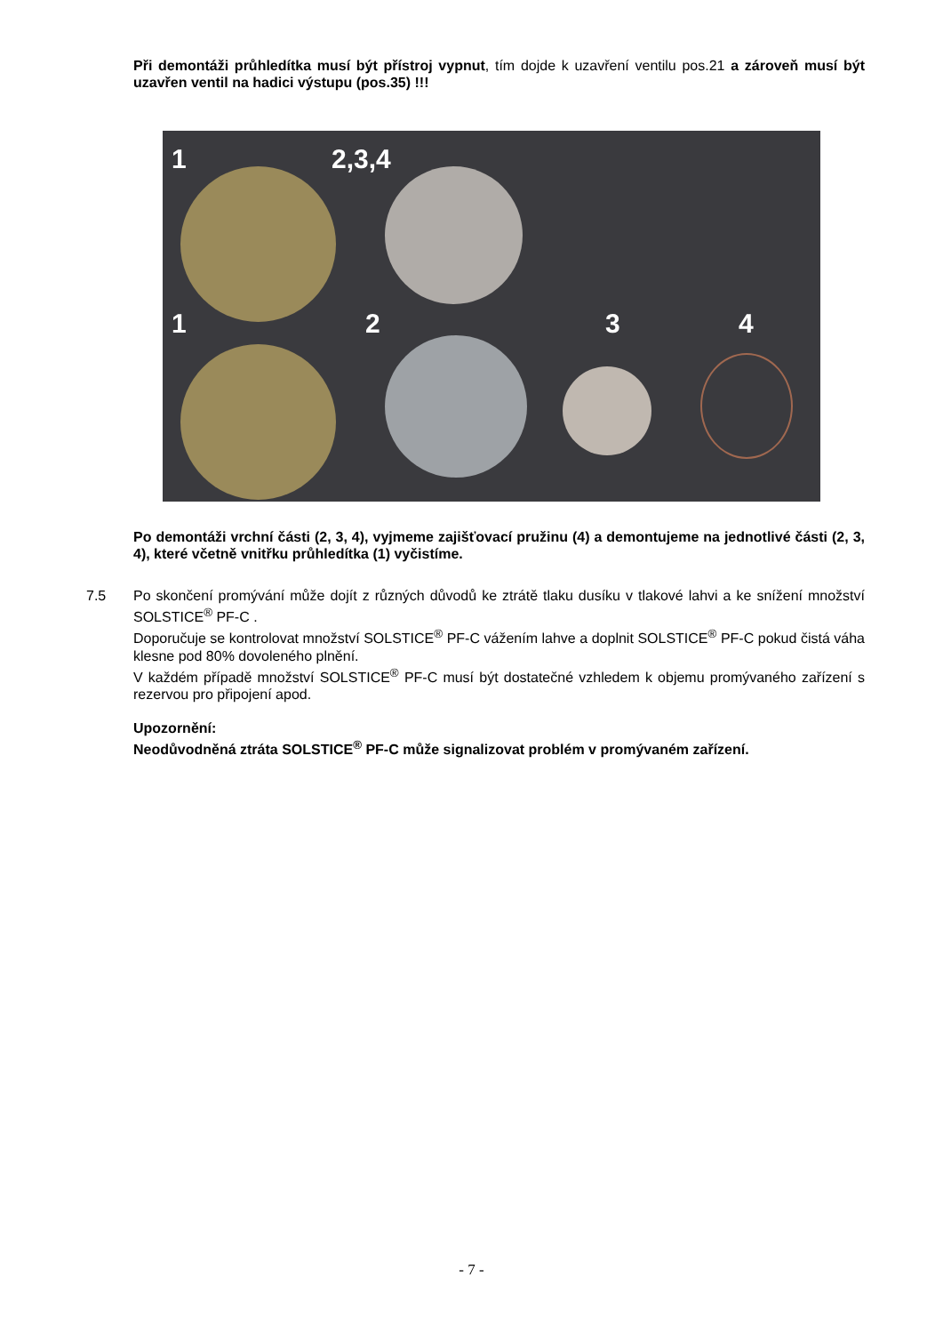Při demontáži průhledítka musí být přístroj vypnut, tím dojde k uzavření ventilu pos.21 a zároveň musí být uzavřen ventil na hadici výstupu (pos.35) !!!
1 2,3,4
1 2 3 4
Po demontáži vrchní části (2, 3, 4), vyjmeme zajišťovací pružinu (4) a demontujeme na jednotlivé části (2, 3, 4), které včetně vnitřku průhledítka (1) vyčistíme.
7.5 Po skončení promývání může dojít z různých důvodů ke ztrátě tlaku dusíku v tlakové lahvi a ke snížení množství SOLSTICE<sup>®</sup> PF-C .
Doporučuje se kontrolovat množství SOLSTICE<sup>®</sup> PF-C vážením lahve a doplnit SOLSTICE<sup>®</sup> PF-C pokud čistá váha klesne pod 80% dovoleného plnění.
V každém případě množství SOLSTICE<sup>®</sup> PF-C musí být dostatečné vzhledem k objemu promývaného zařízení s rezervou pro připojení apod.
Upozornění:
Neodůvodněná ztráta SOLSTICE<sup>®</sup> PF-C může signalizovat problém v promývaném zařízení.
- 7 -